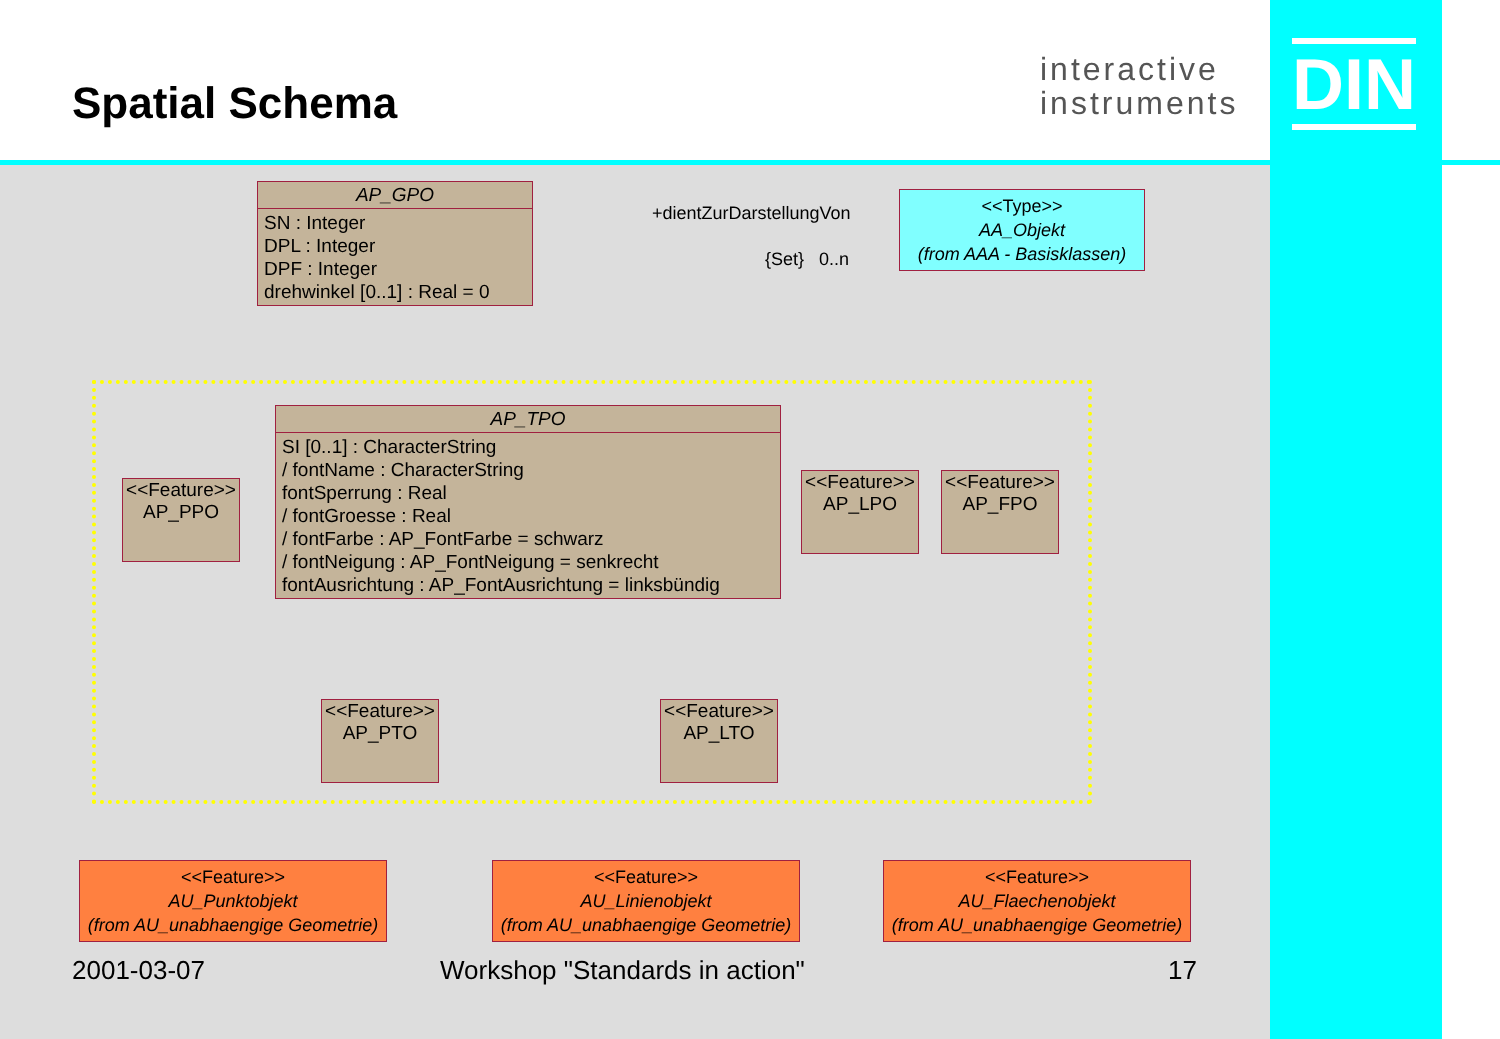Spatial Schema
interactive
instruments
DIN
AP_GPO
SN : Integer
DPL : Integer
DPF : Integer
drehwinkel [0..1] : Real = 0
+dientZurDarstellungVon
{Set} 0..n
<<Type>>
AA_Objekt
(from AAA - Basisklassen)
AP_TPO
SI [0..1] : CharacterString
/ fontName : CharacterString
fontSperrung : Real
/ fontGroesse : Real
/ fontFarbe : AP_FontFarbe = schwarz
/ fontNeigung : AP_FontNeigung = senkrecht
fontAusrichtung : AP_FontAusrichtung = linksbündig
<<Feature>>
AP_PPO
<<Feature>>
AP_LPO
<<Feature>>
AP_FPO
<<Feature>>
AP_PTO
<<Feature>>
AP_LTO
<<Feature>>
AU_Punktobjekt
(from AU_unabhaengige Geometrie)
<<Feature>>
AU_Linienobjekt
(from AU_unabhaengige Geometrie)
<<Feature>>
AU_Flaechenobjekt
(from AU_unabhaengige Geometrie)
2001-03-07 Workshop "Standards in action" 17